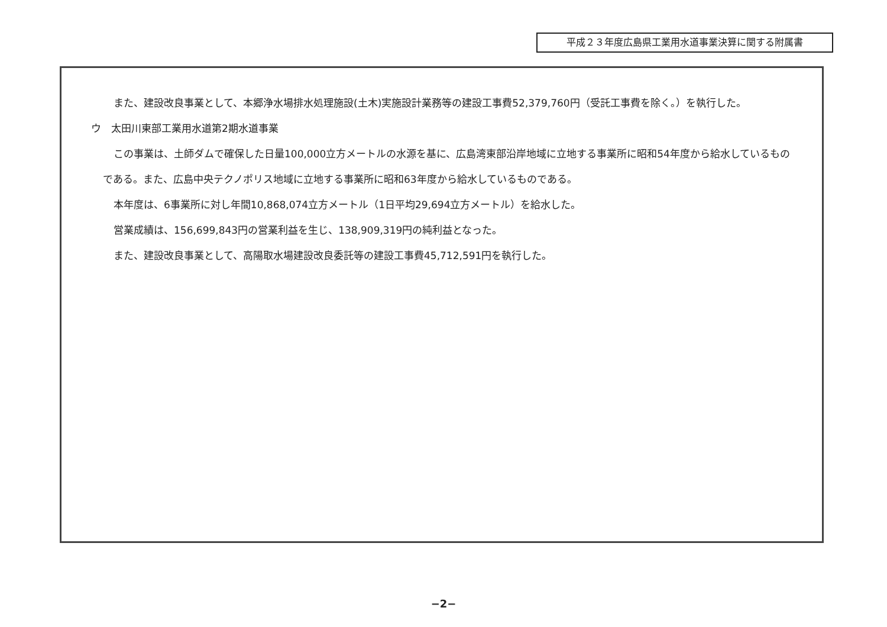平成２３年度広島県工業用水道事業決算に関する附属書
また、建設改良事業として、本郷浄水場排水処理施設(土木)実施設計業務等の建設工事費52,379,760円（受託工事費を除く。）を執行した。
ウ　太田川東部工業用水道第2期水道事業
この事業は、土師ダムで確保した日量100,000立方メートルの水源を基に、広島湾東部沿岸地域に立地する事業所に昭和54年度から給水しているものである。また、広島中央テクノポリス地域に立地する事業所に昭和63年度から給水しているものである。
本年度は、6事業所に対し年間10,868,074立方メートル（1日平均29,694立方メートル）を給水した。
営業成績は、156,699,843円の営業利益を生じ、138,909,319円の純利益となった。
また、建設改良事業として、高陽取水場建設改良委託等の建設工事費45,712,591円を執行した。
−2−